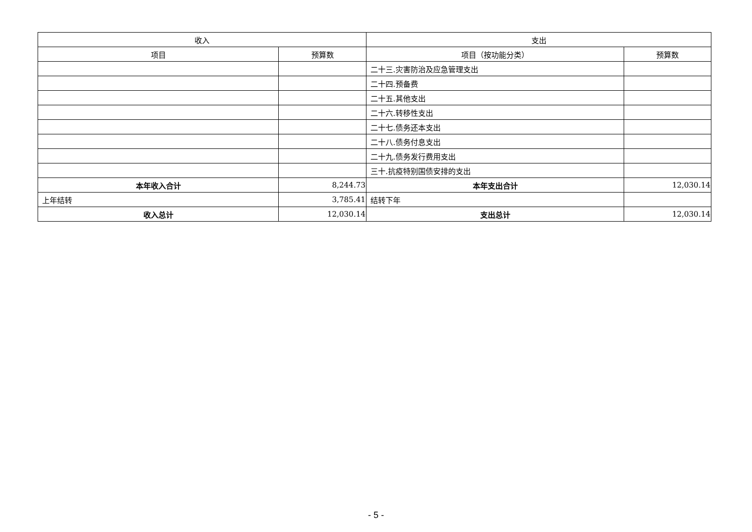| 收入 | | 支出 | |
| --- | --- | --- | --- |
| 项目 | 预算数 | 项目（按功能分类） | 预算数 |
| | | 二十三.灾害防治及应急管理支出 | |
| | | 二十四.预备费 | |
| | | 二十五.其他支出 | |
| | | 二十六.转移性支出 | |
| | | 二十七.债务还本支出 | |
| | | 二十八.债务付息支出 | |
| | | 二十九.债务发行费用支出 | |
| | | 三十.抗疫特别国债安排的支出 | |
| 本年收入合计 | 8,244.73 | 本年支出合计 | 12,030.14 |
| 上年结转 | 3,785.41 | 结转下年 | |
| 收入总计 | 12,030.14 | 支出总计 | 12,030.14 |
- 5 -